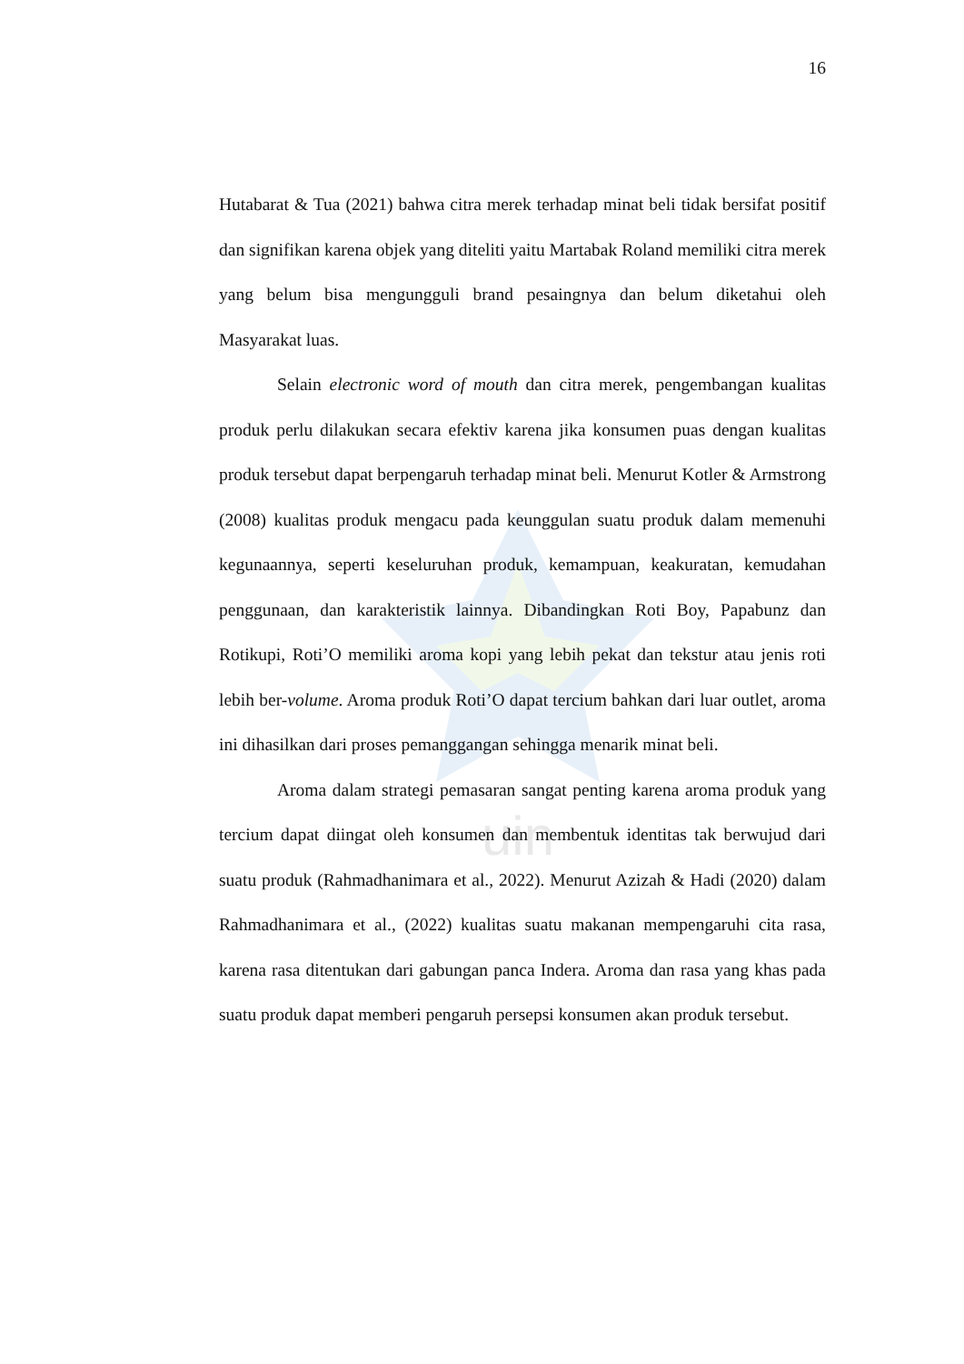uin
16
Hutabarat & Tua (2021) bahwa citra merek terhadap minat beli tidak bersifat positif dan signifikan karena objek yang diteliti yaitu Martabak Roland memiliki citra merek yang belum bisa mengungguli brand pesaingnya dan belum diketahui oleh Masyarakat luas.
Selain electronic word of mouth dan citra merek, pengembangan kualitas produk perlu dilakukan secara efektiv karena jika konsumen puas dengan kualitas produk tersebut dapat berpengaruh terhadap minat beli. Menurut Kotler & Armstrong (2008) kualitas produk mengacu pada keunggulan suatu produk dalam memenuhi kegunaannya, seperti keseluruhan produk, kemampuan, keakuratan, kemudahan penggunaan, dan karakteristik lainnya. Dibandingkan Roti Boy, Papabunz dan Rotikupi, Roti’O memiliki aroma kopi yang lebih pekat dan tekstur atau jenis roti lebih ber-volume. Aroma produk Roti’O dapat tercium bahkan dari luar outlet, aroma ini dihasilkan dari proses pemanggangan sehingga menarik minat beli.
Aroma dalam strategi pemasaran sangat penting karena aroma produk yang tercium dapat diingat oleh konsumen dan membentuk identitas tak berwujud dari suatu produk (Rahmadhanimara et al., 2022). Menurut Azizah & Hadi (2020) dalam Rahmadhanimara et al., (2022) kualitas suatu makanan mempengaruhi cita rasa, karena rasa ditentukan dari gabungan panca Indera. Aroma dan rasa yang khas pada suatu produk dapat memberi pengaruh persepsi konsumen akan produk tersebut.